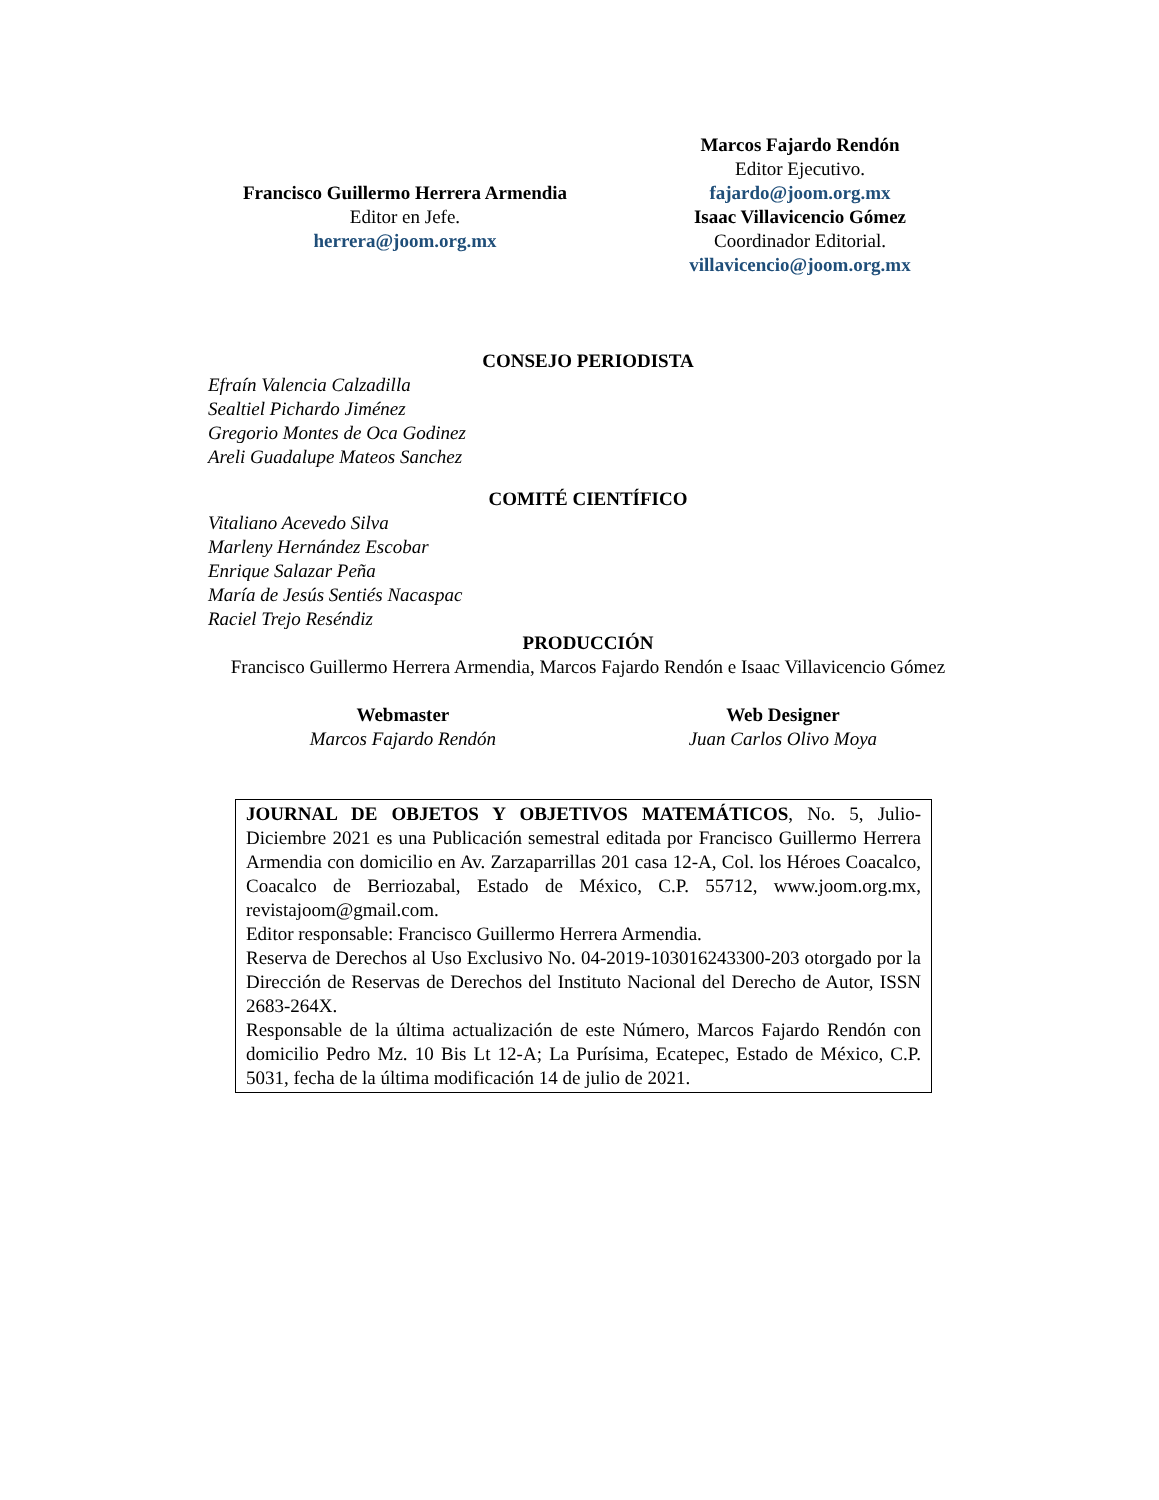Francisco Guillermo Herrera Armendia
Editor en Jefe.
herrera@joom.org.mx
Marcos Fajardo Rendón
Editor Ejecutivo.
fajardo@joom.org.mx
Isaac Villavicencio Gómez
Coordinador Editorial.
villavicencio@joom.org.mx
CONSEJO PERIODISTA
Efraín Valencia Calzadilla
Sealtiel Pichardo Jiménez
Gregorio Montes de Oca Godinez
Areli Guadalupe Mateos Sanchez
COMITÉ CIENTÍFICO
Vitaliano Acevedo Silva
Marleny Hernández Escobar
Enrique Salazar Peña
María de Jesús Sentiés Nacaspac
Raciel Trejo Reséndiz
PRODUCCIÓN
Francisco Guillermo Herrera Armendia, Marcos Fajardo Rendón e Isaac Villavicencio Gómez
Webmaster
Marcos Fajardo Rendón
Web Designer
Juan Carlos Olivo Moya
JOURNAL DE OBJETOS Y OBJETIVOS MATEMÁTICOS, No. 5, Julio-Diciembre 2021 es una Publicación semestral editada por Francisco Guillermo Herrera Armendia con domicilio en Av. Zarzaparrillas 201 casa 12-A, Col. los Héroes Coacalco, Coacalco de Berriozabal, Estado de México, C.P. 55712, www.joom.org.mx, revistajoom@gmail.com.
Editor responsable: Francisco Guillermo Herrera Armendia.
Reserva de Derechos al Uso Exclusivo No. 04-2019-103016243300-203 otorgado por la Dirección de Reservas de Derechos del Instituto Nacional del Derecho de Autor, ISSN 2683-264X.
Responsable de la última actualización de este Número, Marcos Fajardo Rendón con domicilio Pedro Mz. 10 Bis Lt 12-A; La Purísima, Ecatepec, Estado de México, C.P. 5031, fecha de la última modificación 14 de julio de 2021.